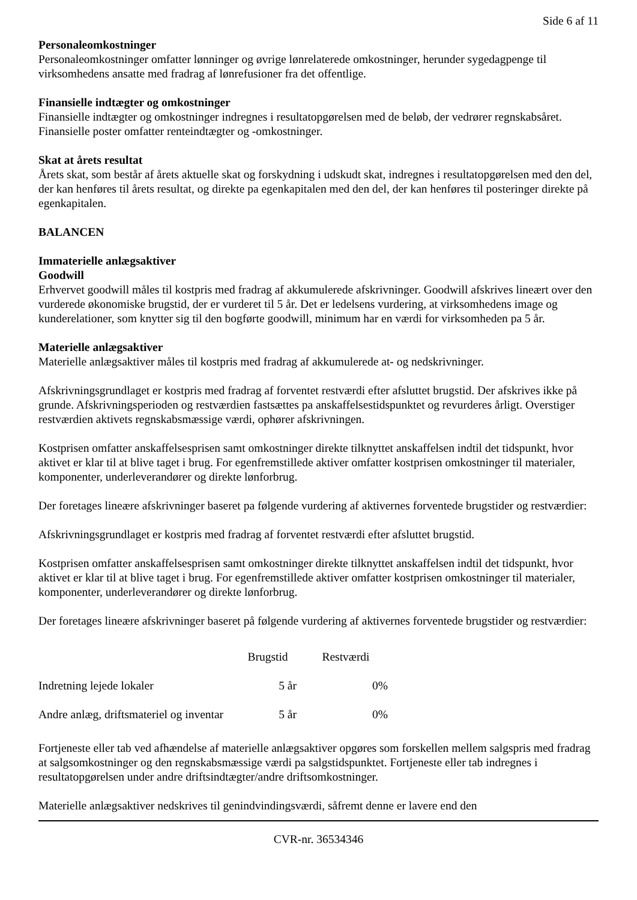Side 6 af 11
Personaleomkostninger
Personaleomkostninger omfatter lønninger og øvrige lønrelaterede omkostninger, herunder sygedagpenge til virksomhedens ansatte med fradrag af lønrefusioner fra det offentlige.
Finansielle indtægter og omkostninger
Finansielle indtægter og omkostninger indregnes i resultatopgørelsen med de beløb, der vedrører regnskabsåret. Finansielle poster omfatter renteindtægter og -omkostninger.
Skat at årets resultat
Årets skat, som består af årets aktuelle skat og forskydning i udskudt skat, indregnes i resultatopgørelsen med den del, der kan henføres til årets resultat, og direkte pa egenkapitalen med den del, der kan henføres til posteringer direkte på egenkapitalen.
BALANCEN
Immaterielle anlægsaktiver
Goodwill
Erhvervet goodwill måles til kostpris med fradrag af akkumulerede afskrivninger. Goodwill afskrives lineært over den vurderede økonomiske brugstid, der er vurderet til 5 år. Det er ledelsens vurdering, at virksomhedens image og kunderelationer, som knytter sig til den bogførte goodwill, minimum har en værdi for virksomheden pa 5 år.
Materielle anlægsaktiver
Materielle anlægsaktiver måles til kostpris med fradrag af akkumulerede at- og nedskrivninger.
Afskrivningsgrundlaget er kostpris med fradrag af forventet restværdi efter afsluttet brugstid. Der afskrives ikke på grunde. Afskrivningsperioden og restværdien fastsættes pa anskaffelsestidspunktet og revurderes årligt. Overstiger restværdien aktivets regnskabsmæssige værdi, ophører afskrivningen.
Kostprisen omfatter anskaffelsesprisen samt omkostninger direkte tilknyttet anskaffelsen indtil det tidspunkt, hvor aktivet er klar til at blive taget i brug. For egenfremstillede aktiver omfatter kostprisen omkostninger til materialer, komponenter, underleverandører og direkte lønforbrug.
Der foretages lineære afskrivninger baseret pa følgende vurdering af aktivernes forventede brugstider og restværdier:
Afskrivningsgrundlaget er kostpris med fradrag af forventet restværdi efter afsluttet brugstid.
Kostprisen omfatter anskaffelsesprisen samt omkostninger direkte tilknyttet anskaffelsen indtil det tidspunkt, hvor aktivet er klar til at blive taget i brug. For egenfremstillede aktiver omfatter kostprisen omkostninger til materialer, komponenter, underleverandører og direkte lønforbrug.
Der foretages lineære afskrivninger baseret på følgende vurdering af aktivernes forventede brugstider og restværdier:
| | Brugstid | Restværdi |
| --- | --- | --- |
| Indretning lejede lokaler | 5 år | 0% |
| Andre anlæg, driftsmateriel og inventar | 5 år | 0% |
Fortjeneste eller tab ved afhændelse af materielle anlægsaktiver opgøres som forskellen mellem salgspris med fradrag at salgsomkostninger og den regnskabsmæssige værdi pa salgstidspunktet. Fortjeneste eller tab indregnes i resultatopgørelsen under andre driftsindtægter/andre driftsomkostninger.
Materielle anlægsaktiver nedskrives til genindvindingsværdi, såfremt denne er lavere end den
CVR-nr. 36534346